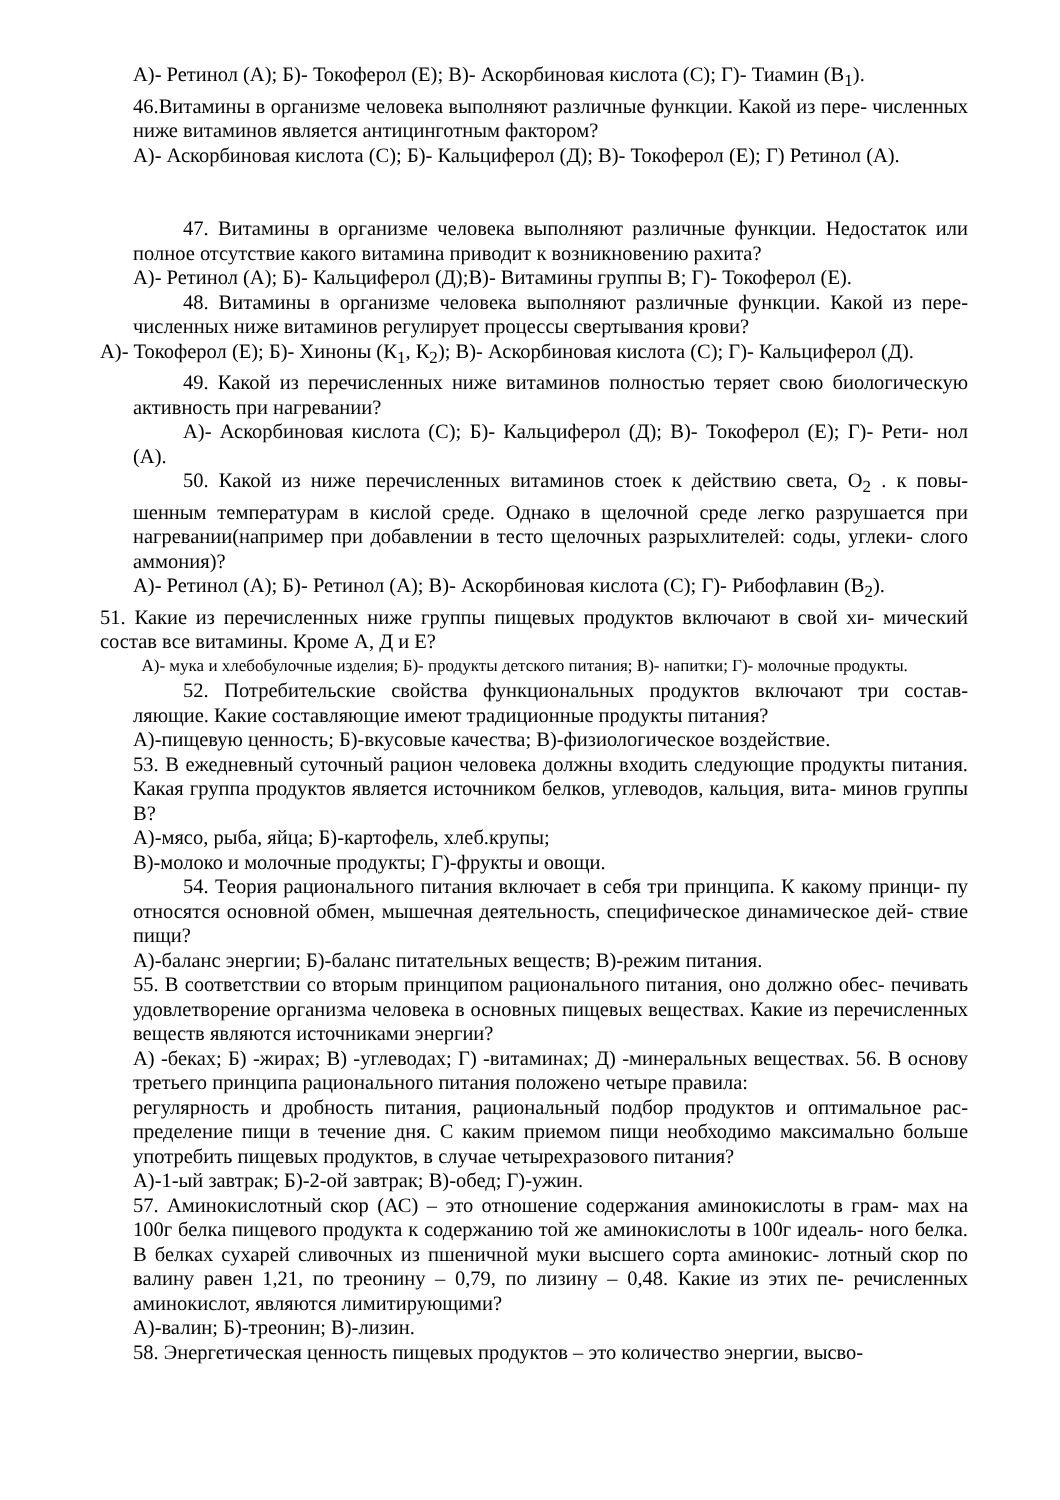А)- Ретинол (А); Б)- Токоферол (Е); В)- Аскорбиновая кислота (С); Г)- Тиамин (В<sub>1</sub>).
46.Витамины в организме человека выполняют различные функции. Какой из пере- численных ниже витаминов является антицинготным фактором?
А)- Аскорбиновая кислота (С); Б)- Кальциферол (Д); В)- Токоферол (Е); Г) Ретинол (А).
47. Витамины в организме человека выполняют различные функции. Недостаток или полное отсутствие какого витамина приводит к возникновению рахита?
А)- Ретинол (А); Б)- Кальциферол (Д);В)- Витамины группы В; Г)- Токоферол (Е).
48. Витамины в организме человека выполняют различные функции. Какой из пере- численных ниже витаминов регулирует процессы свертывания крови?
А)- Токоферол (Е); Б)- Хиноны (К<sub>1</sub>, К<sub>2</sub>); В)- Аскорбиновая кислота (С); Г)- Кальциферол (Д).
49. Какой из перечисленных ниже витаминов полностью теряет свою биологическую активность при нагревании?
А)- Аскорбиновая кислота (С); Б)- Кальциферол (Д); В)- Токоферол (Е); Г)- Рети- нол (А).
50. Какой из ниже перечисленных витаминов стоек к действию света, О<sub>2</sub> . к повы- шенным температурам в кислой среде. Однако в щелочной среде легко разрушается при нагревании(например при добавлении в тесто щелочных разрыхлителей: соды, углеки- слого аммония)?
А)- Ретинол (А); Б)- Ретинол (А); В)- Аскорбиновая кислота (С); Г)- Рибофлавин (В<sub>2</sub>).
51. Какие из перечисленных ниже группы пищевых продуктов включают в свой хи- мический состав все витамины. Кроме А, Д и Е?
А)- мука и хлебобулочные изделия; Б)- продукты детского питания; В)- напитки; Г)- молочные продукты.
52. Потребительские свойства функциональных продуктов включают три состав- ляющие. Какие составляющие имеют традиционные продукты питания?
А)-пищевую ценность; Б)-вкусовые качества; В)-физиологическое воздействие.
53. В ежедневный суточный рацион человека должны входить следующие продукты питания. Какая группа продуктов является источником белков, углеводов, кальция, вита- минов группы В?
А)-мясо, рыба, яйца; Б)-картофель, хлеб.крупы;
В)-молоко и молочные продукты; Г)-фрукты и овощи.
54. Теория рационального питания включает в себя три принципа. К какому принци- пу относятся основной обмен, мышечная деятельность, специфическое динамическое дей- ствие пищи?
А)-баланс энергии; Б)-баланс питательных веществ; В)-режим питания.
55. В соответствии со вторым принципом рационального питания, оно должно обес- печивать удовлетворение организма человека в основных пищевых веществах. Какие из перечисленных веществ являются источниками энергии?
А) -беках; Б) -жирах; В) -углеводах; Г) -витаминах; Д) -минеральных веществах. 56. В основу третьего принципа рационального питания положено четыре правила:
регулярность и дробность питания, рациональный подбор продуктов и оптимальное рас- пределение пищи в течение дня. С каким приемом пищи необходимо максимально больше употребить пищевых продуктов, в случае четырехразового питания?
А)-1-ый завтрак; Б)-2-ой завтрак; В)-обед; Г)-ужин.
57. Аминокислотный скор (АС) – это отношение содержания аминокислоты в грам- мах на 100г белка пищевого продукта к содержанию той же аминокислоты в 100г идеаль- ного белка. В белках сухарей сливочных из пшеничной муки высшего сорта аминокис- лотный скор по валину равен 1,21, по треонину – 0,79, по лизину – 0,48. Какие из этих пе- речисленных аминокислот, являются лимитирующими?
А)-валин; Б)-треонин; В)-лизин.
58. Энергетическая ценность пищевых продуктов – это количество энергии, высво-